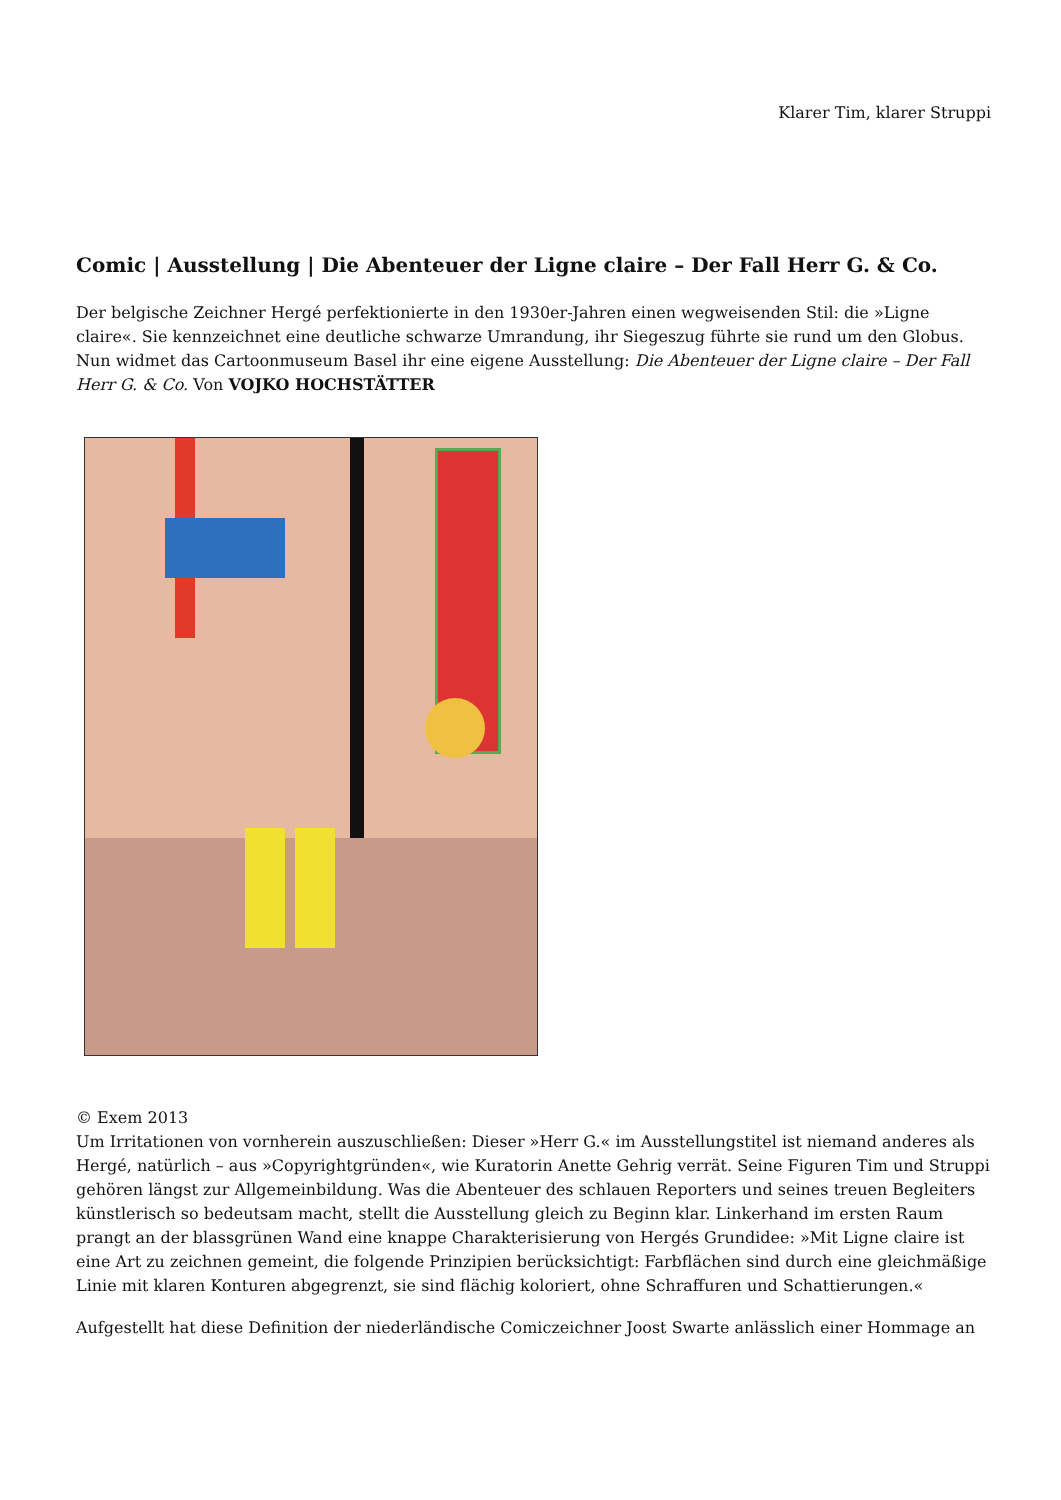Klarer Tim, klarer Struppi
Comic | Ausstellung | Die Abenteuer der Ligne claire – Der Fall Herr G. & Co.
Der belgische Zeichner Hergé perfektionierte in den 1930er-Jahren einen wegweisenden Stil: die »Ligne claire«. Sie kennzeichnet eine deutliche schwarze Umrandung, ihr Siegeszug führte sie rund um den Globus. Nun widmet das Cartoonmuseum Basel ihr eine eigene Ausstellung: Die Abenteuer der Ligne claire – Der Fall Herr G. & Co. Von VOJKO HOCHSTÄTTER
© Exem 2013
Um Irritationen von vornherein auszuschließen: Dieser »Herr G.« im Ausstellungstitel ist niemand anderes als Hergé, natürlich – aus »Copyrightgründen«, wie Kuratorin Anette Gehrig verrät. Seine Figuren Tim und Struppi gehören längst zur Allgemeinbildung. Was die Abenteuer des schlauen Reporters und seines treuen Begleiters künstlerisch so bedeutsam macht, stellt die Ausstellung gleich zu Beginn klar. Linkerhand im ersten Raum prangt an der blassgrünen Wand eine knappe Charakterisierung von Hergés Grundidee: »Mit Ligne claire ist eine Art zu zeichnen gemeint, die folgende Prinzipien berücksichtigt: Farbflächen sind durch eine gleichmäßige Linie mit klaren Konturen abgegrenzt, sie sind flächig koloriert, ohne Schraffuren und Schattierungen.«
Aufgestellt hat diese Definition der niederländische Comiczeichner Joost Swarte anlässlich einer Hommage an